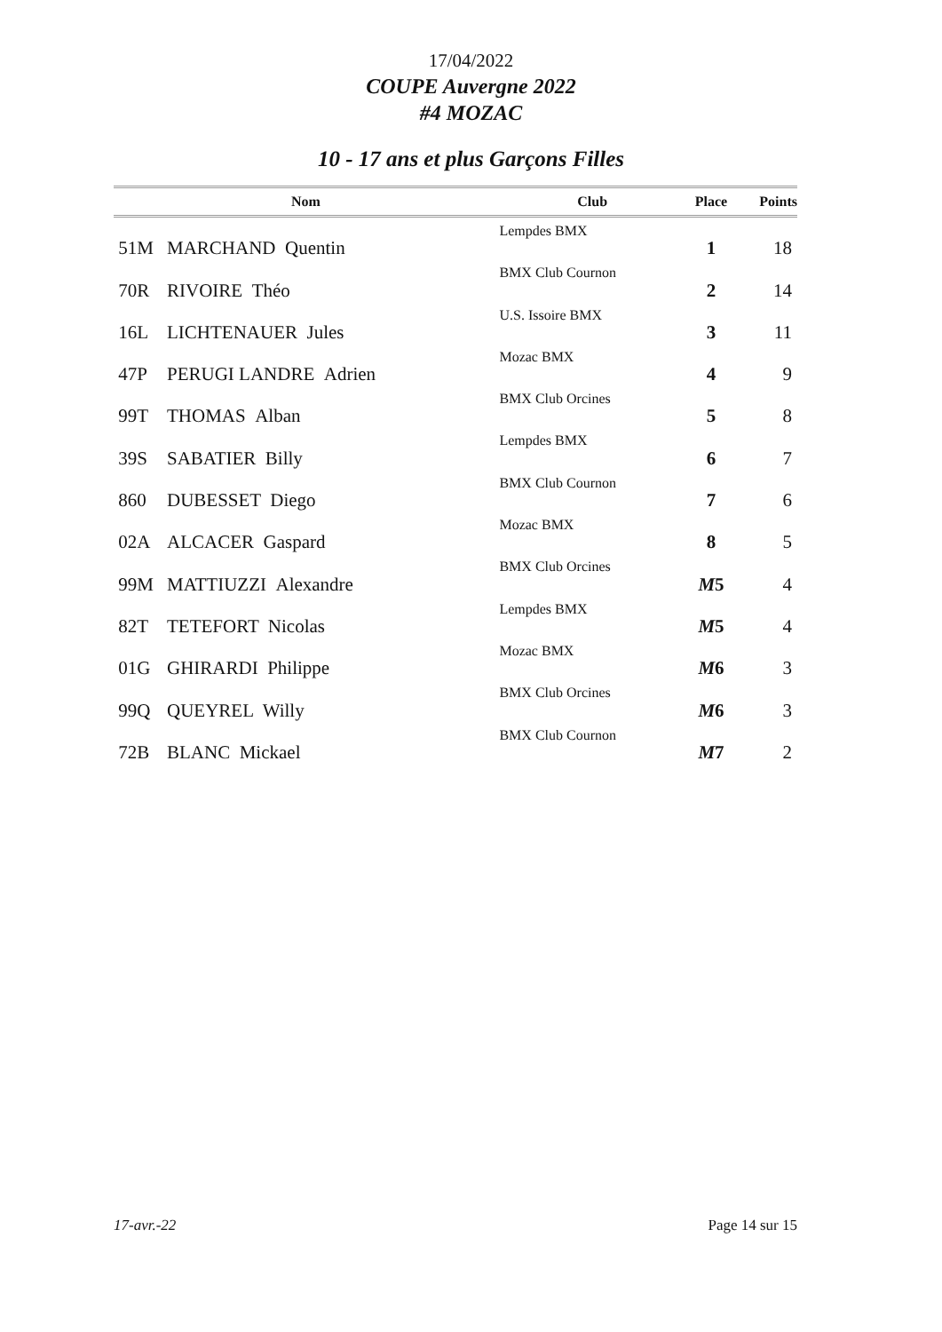17/04/2022
COUPE Auvergne 2022
#4 MOZAC
10 - 17 ans et plus Garçons Filles
| | Nom | Club | Place | Points |
| --- | --- | --- | --- | --- |
| 51M | MARCHAND Quentin | Lempdes BMX | 1 | 18 |
| 70R | RIVOIRE Théo | BMX Club Cournon | 2 | 14 |
| 16L | LICHTENAUER Jules | U.S. Issoire BMX | 3 | 11 |
| 47P | PERUGI LANDRE Adrien | Mozac BMX | 4 | 9 |
| 99T | THOMAS Alban | BMX Club Orcines | 5 | 8 |
| 39S | SABATIER Billy | Lempdes BMX | 6 | 7 |
| 860 | DUBESSET Diego | BMX Club Cournon | 7 | 6 |
| 02A | ALCACER Gaspard | Mozac BMX | 8 | 5 |
| 99M | MATTIUZZI Alexandre | BMX Club Orcines | M 5 | 4 |
| 82T | TETEFORT Nicolas | Lempdes BMX | M 5 | 4 |
| 01G | GHIRARDI Philippe | Mozac BMX | M 6 | 3 |
| 99Q | QUEYREL Willy | BMX Club Orcines | M 6 | 3 |
| 72B | BLANC Mickael | BMX Club Cournon | M 7 | 2 |
17-avr.-22 Page 14 sur 15